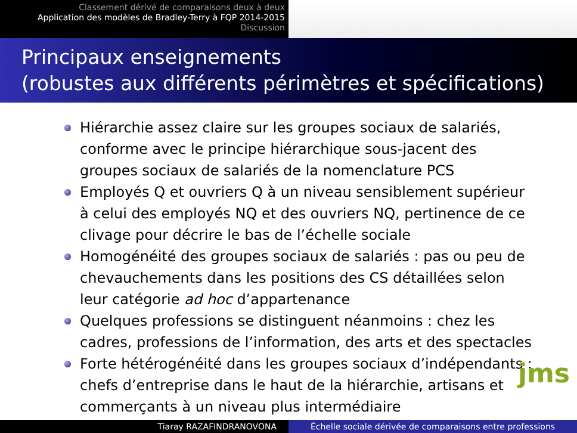Classement dérivé de comparaisons deux à deux
Application des modèles de Bradley-Terry à FQP 2014-2015
Discussion
Principaux enseignements
(robustes aux différents périmètres et spécifications)
Hiérarchie assez claire sur les groupes sociaux de salariés, conforme avec le principe hiérarchique sous-jacent des groupes sociaux de salariés de la nomenclature PCS
Employés Q et ouvriers Q à un niveau sensiblement supérieur à celui des employés NQ et des ouvriers NQ, pertinence de ce clivage pour décrire le bas de l’échelle sociale
Homogénéité des groupes sociaux de salariés : pas ou peu de chevauchements dans les positions des CS détaillées selon leur catégorie ad hoc d’appartenance
Quelques professions se distinguent néanmoins : chez les cadres, professions de l’information, des arts et des spectacles
Forte hétérogénéité dans les groupes sociaux d’indépendants : chefs d’entreprise dans le haut de la hiérarchie, artisans et commerçants à un niveau plus intermédiaire
jms
Tiaray RAZAFINDRANOVONA Échelle sociale dérivée de comparaisons entre professions